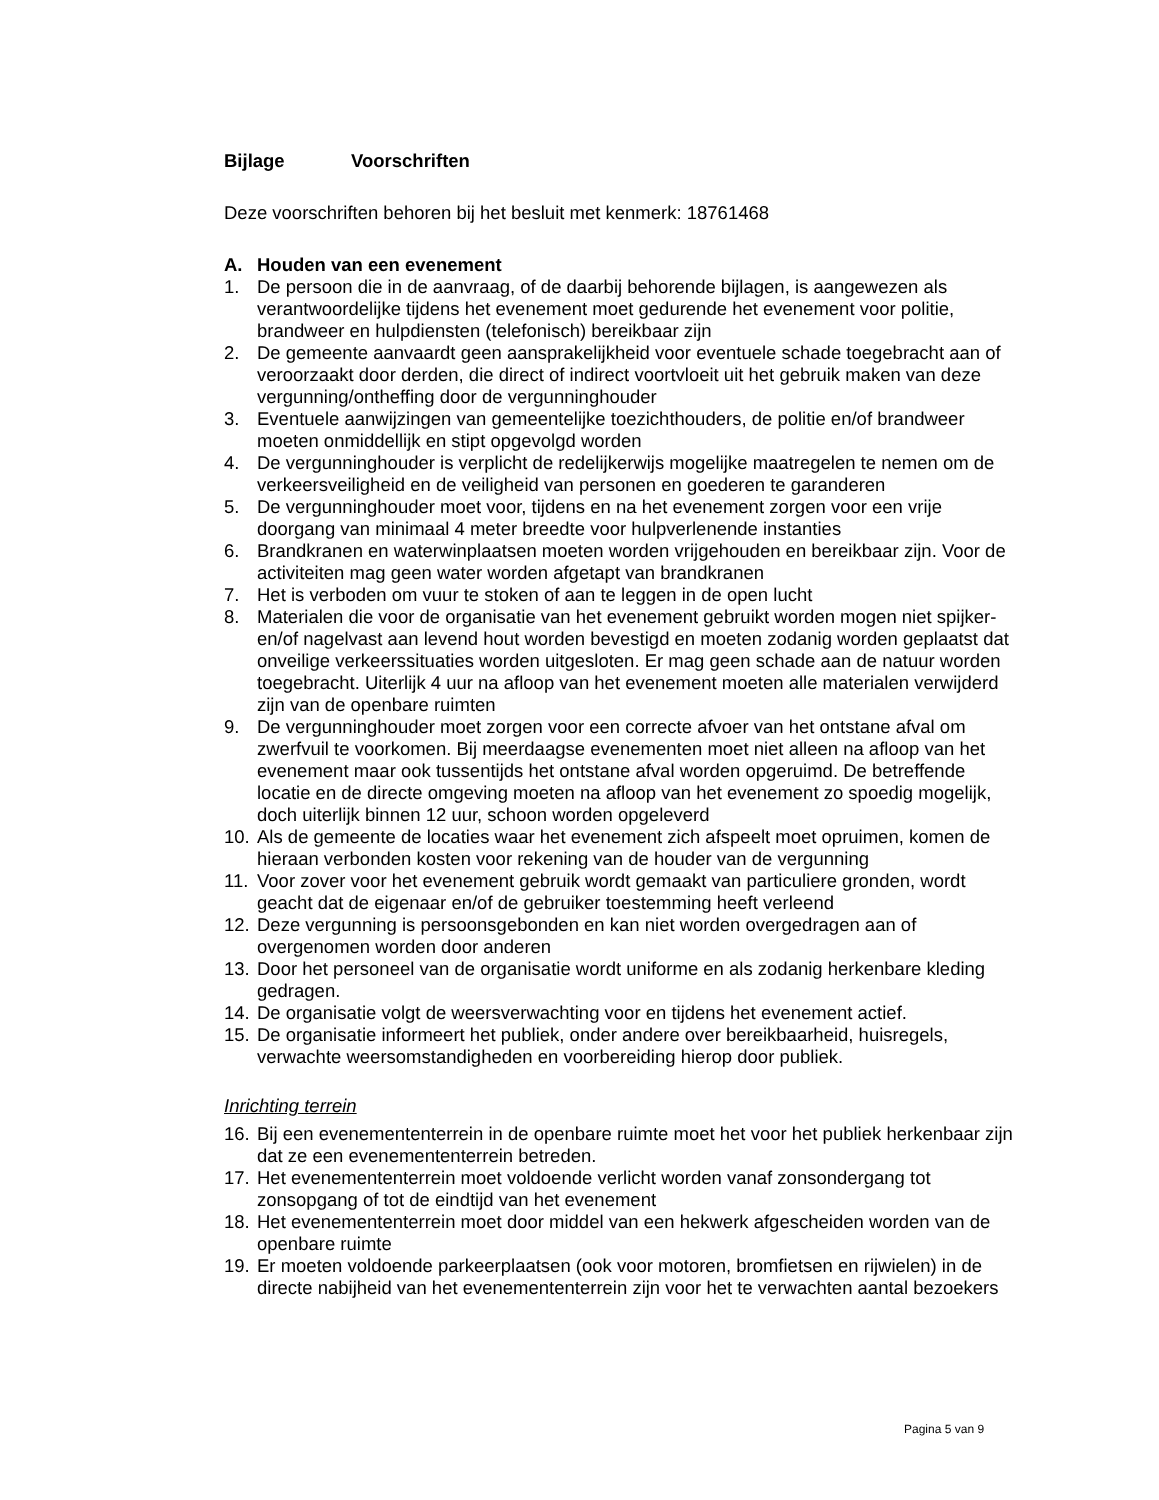Bijlage Voorschriften
Deze voorschriften behoren bij het besluit met kenmerk: 18761468
A. Houden van een evenement
1. De persoon die in de aanvraag, of de daarbij behorende bijlagen, is aangewezen als verantwoordelijke tijdens het evenement moet gedurende het evenement voor politie, brandweer en hulpdiensten (telefonisch) bereikbaar zijn
2. De gemeente aanvaardt geen aansprakelijkheid voor eventuele schade toegebracht aan of veroorzaakt door derden, die direct of indirect voortvloeit uit het gebruik maken van deze vergunning/ontheffing door de vergunninghouder
3. Eventuele aanwijzingen van gemeentelijke toezichthouders, de politie en/of brandweer moeten onmiddellijk en stipt opgevolgd worden
4. De vergunninghouder is verplicht de redelijkerwijs mogelijke maatregelen te nemen om de verkeersveiligheid en de veiligheid van personen en goederen te garanderen
5. De vergunninghouder moet voor, tijdens en na het evenement zorgen voor een vrije doorgang van minimaal 4 meter breedte voor hulpverlenende instanties
6. Brandkranen en waterwinplaatsen moeten worden vrijgehouden en bereikbaar zijn. Voor de activiteiten mag geen water worden afgetapt van brandkranen
7. Het is verboden om vuur te stoken of aan te leggen in de open lucht
8. Materialen die voor de organisatie van het evenement gebruikt worden mogen niet spijker- en/of nagelvast aan levend hout worden bevestigd en moeten zodanig worden geplaatst dat onveilige verkeerssituaties worden uitgesloten. Er mag geen schade aan de natuur worden toegebracht. Uiterlijk 4 uur na afloop van het evenement moeten alle materialen verwijderd zijn van de openbare ruimten
9. De vergunninghouder moet zorgen voor een correcte afvoer van het ontstane afval om zwerfvuil te voorkomen. Bij meerdaagse evenementen moet niet alleen na afloop van het evenement maar ook tussentijds het ontstane afval worden opgeruimd. De betreffende locatie en de directe omgeving moeten na afloop van het evenement zo spoedig mogelijk, doch uiterlijk binnen 12 uur, schoon worden opgeleverd
10.
Als de gemeente de locaties waar het evenement zich afspeelt moet opruimen, komen de hieraan verbonden kosten voor rekening van de houder van de vergunning
11.
Voor zover voor het evenement gebruik wordt gemaakt van particuliere gronden, wordt geacht dat de eigenaar en/of de gebruiker toestemming heeft verleend
12.
Deze vergunning is persoonsgebonden en kan niet worden overgedragen aan of overgenomen worden door anderen
13.
Door het personeel van de organisatie wordt uniforme en als zodanig herkenbare kleding gedragen.
14.
De organisatie volgt de weersverwachting voor en tijdens het evenement actief.
15.
De organisatie informeert het publiek, onder andere over bereikbaarheid, huisregels, verwachte weersomstandigheden en voorbereiding hierop door publiek.
Inrichting terrein
16.
Bij een evenemententerrein in de openbare ruimte moet het voor het publiek herkenbaar zijn dat ze een evenemententerrein betreden.
17.
Het evenemententerrein moet voldoende verlicht worden vanaf zonsondergang tot zonsopgang of tot de eindtijd van het evenement
18.
Het evenemententerrein moet door middel van een hekwerk afgescheiden worden van de openbare ruimte
19.
Er moeten voldoende parkeerplaatsen (ook voor motoren, bromfietsen en rijwielen) in de directe nabijheid van het evenemententerrein zijn voor het te verwachten aantal bezoekers
Pagina 5 van 9